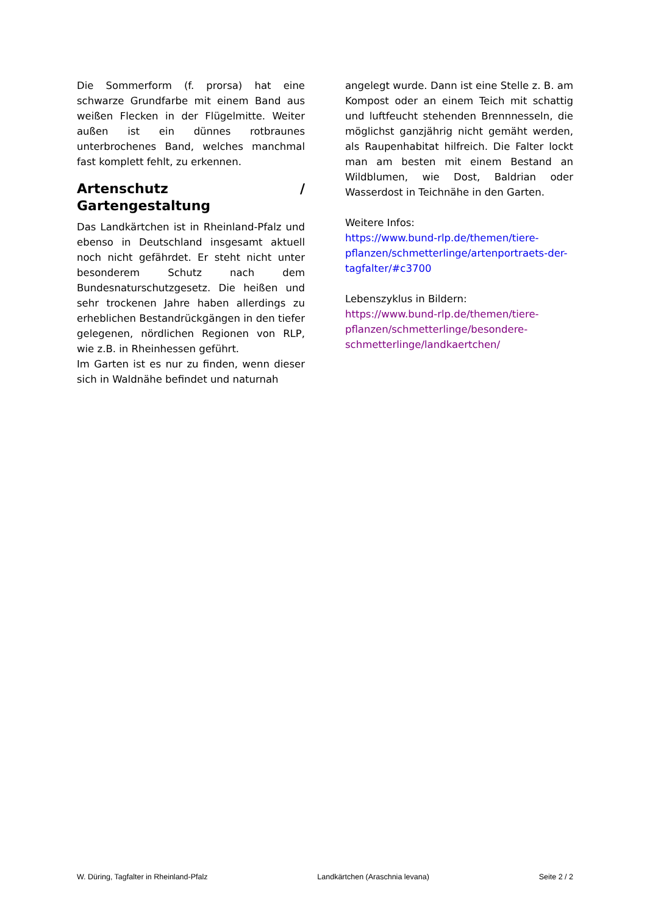Die Sommerform (f. prorsa) hat eine schwarze Grundfarbe mit einem Band aus weißen Flecken in der Flügelmitte. Weiter außen ist ein dünnes rotbraunes unterbrochenes Band, welches manchmal fast komplett fehlt, zu erkennen.
Artenschutz / Gartengestaltung
Das Landkärtchen ist in Rheinland-Pfalz und ebenso in Deutschland insgesamt aktuell noch nicht gefährdet. Er steht nicht unter besonderem Schutz nach dem Bundesnaturschutzgesetz. Die heißen und sehr trockenen Jahre haben allerdings zu erheblichen Bestandrückgängen in den tiefer gelegenen, nördlichen Regionen von RLP, wie z.B. in Rheinhessen geführt.
Im Garten ist es nur zu finden, wenn dieser sich in Waldnähe befindet und naturnah
angelegt wurde. Dann ist eine Stelle z. B. am Kompost oder an einem Teich mit schattig und luftfeucht stehenden Brennnesseln, die möglichst ganzjährig nicht gemäht werden, als Raupenhabitat hilfreich. Die Falter lockt man am besten mit einem Bestand an Wildblumen, wie Dost, Baldrian oder Wasserdost in Teichnähe in den Garten.
Weitere Infos:
https://www.bund-rlp.de/themen/tiere-pflanzen/schmetterlinge/artenportraets-der-tagfalter/#c3700
Lebenszyklus in Bildern:
https://www.bund-rlp.de/themen/tiere-pflanzen/schmetterlinge/besondere-schmetterlinge/landkaertchen/
W. Düring, Tagfalter in Rheinland-Pfalz Landkärtchen (Araschnia levana) Seite 2 / 2